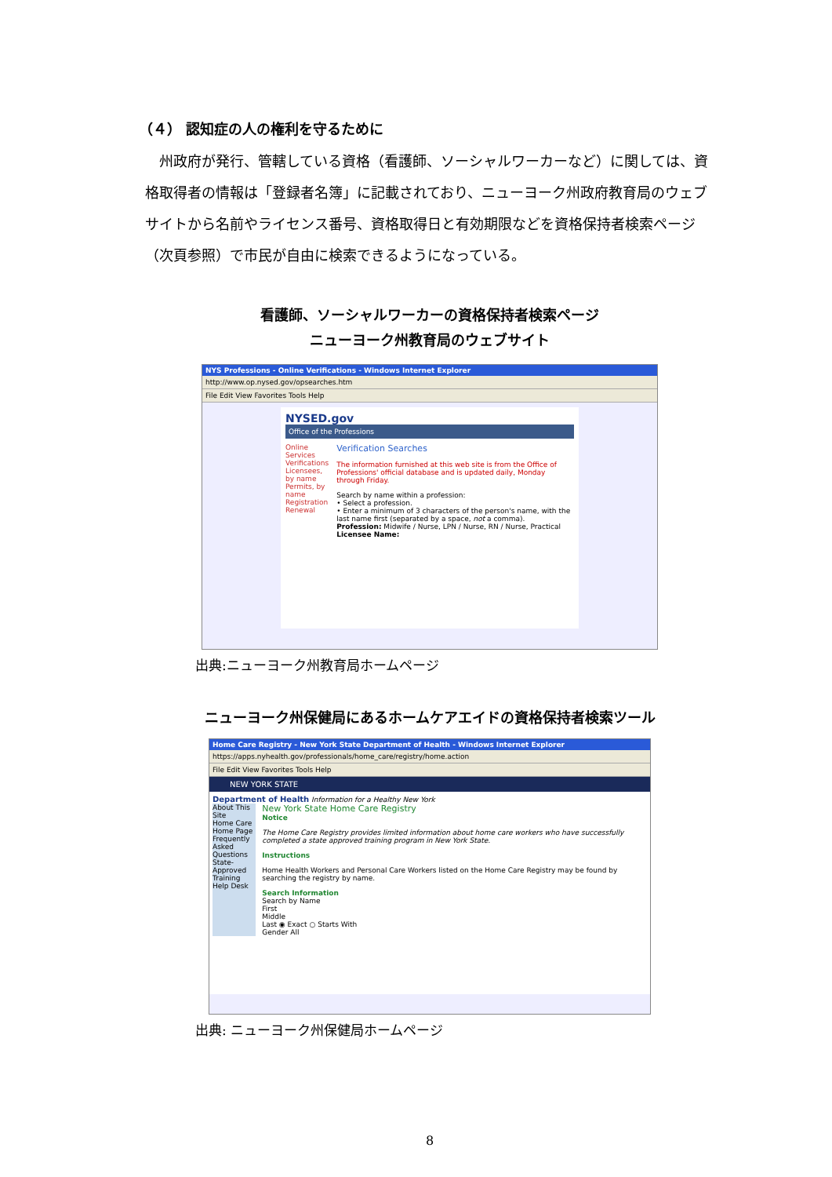（４） 認知症の人の権利を守るために
州政府が発行、管轄している資格（看護師、ソーシャルワーカーなど）に関しては、資格取得者の情報は「登録者名簿」に記載されており、ニューヨーク州政府教育局のウェブサイトから名前やライセンス番号、資格取得日と有効期限などを資格保持者検索ページ（次頁参照）で市民が自由に検索できるようになっている。
看護師、ソーシャルワーカーの資格保持者検索ページ
ニューヨーク州教育局のウェブサイト
NYS Professions - Online Verifications - Windows Internet Explorer
http://www.op.nysed.gov/opsearches.htm
File Edit View Favorites Tools Help
NYSED.gov
Office of the Professions
Online Services
Verifications
Licensees, by name
Permits, by name
Registration Renewal
Verification Searches
The information furnished at this web site is from the Office of Professions' official database and is updated daily, Monday through Friday.
Search by name within a profession:
• Select a profession.
• Enter a minimum of 3 characters of the person's name, with the last name first (separated by a space, not a comma).
Profession: Midwife / Nurse, LPN / Nurse, RN / Nurse, Practical
Licensee Name:
出典:ニューヨーク州教育局ホームページ
ニューヨーク州保健局にあるホームケアエイドの資格保持者検索ツール
Home Care Registry - New York State Department of Health - Windows Internet Explorer
https://apps.nyhealth.gov/professionals/home_care/registry/home.action
File Edit View Favorites Tools Help
NEW YORK STATE
Department of Health Information for a Healthy New York
About This Site
Home Care Home Page
Frequently Asked Questions
State-Approved Training
Help Desk
New York State Home Care Registry
Notice
The Home Care Registry provides limited information about home care workers who have successfully completed a state approved training program in New York State.
Instructions
Home Health Workers and Personal Care Workers listed on the Home Care Registry may be found by searching the registry by name.
Search Information
Search by Name
First
Middle
Last ◉ Exact ○ Starts With
Gender All
出典: ニューヨーク州保健局ホームページ
8